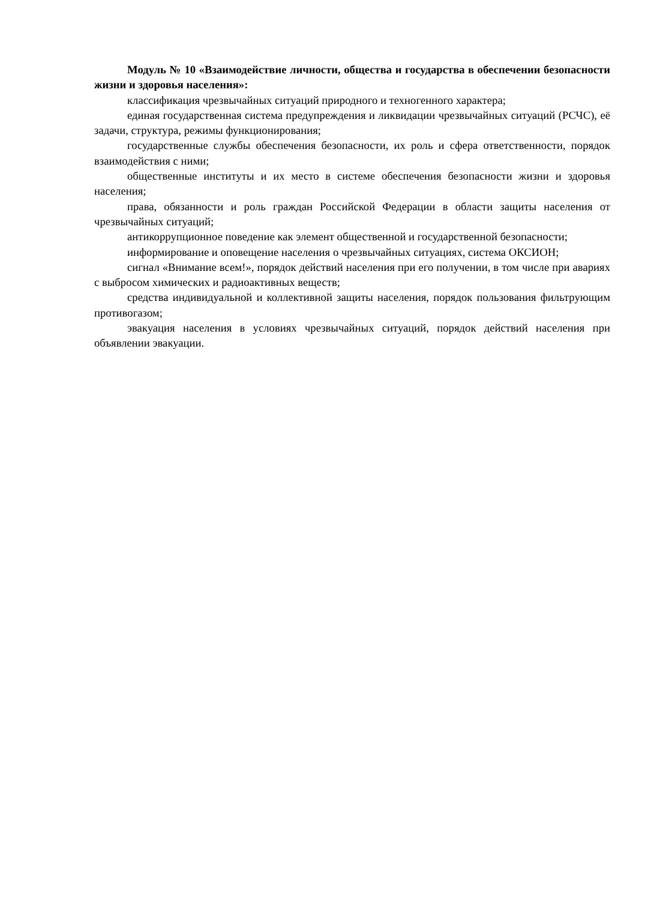Модуль № 10 «Взаимодействие личности, общества и государства в обеспечении безопасности жизни и здоровья населения»:
классификация чрезвычайных ситуаций природного и техногенного характера;
единая государственная система предупреждения и ликвидации чрезвычайных ситуаций (РСЧС), её задачи, структура, режимы функционирования;
государственные службы обеспечения безопасности, их роль и сфера ответственности, порядок взаимодействия с ними;
общественные институты и их место в системе обеспечения безопасности жизни и здоровья населения;
права, обязанности и роль граждан Российской Федерации в области защиты населения от чрезвычайных ситуаций;
антикоррупционное поведение как элемент общественной и государственной безопасности;
информирование и оповещение населения о чрезвычайных ситуациях, система ОКСИОН;
сигнал «Внимание всем!», порядок действий населения при его получении, в том числе при авариях с выбросом химических и радиоактивных веществ;
средства индивидуальной и коллективной защиты населения, порядок пользования фильтрующим противогазом;
эвакуация населения в условиях чрезвычайных ситуаций, порядок действий населения при объявлении эвакуации.